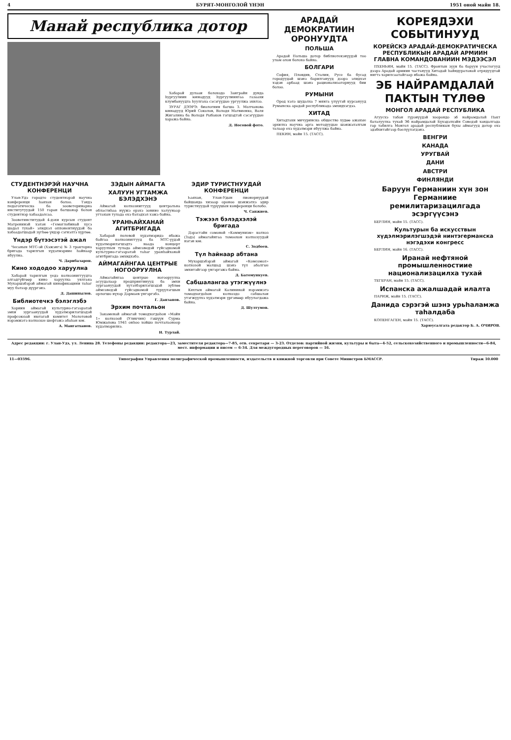4 БУРЯТ-МОНГОЛОЙ ҮНЭН 1951 оной майн 18.
Манай республика дотор
Хабарай дулаан болоходо Заиграйн дунда һургуулиин юннадууд һургуулиингаа газаахи клумбануудта һуулгаха сэсэгүүдые ургуулжа эхилээ.
ЗУРАГ ДЭЭРЭ: биологиин багша З. Молчанова юннадууд Юрий Соколов, Володя Матвиенко, Валя Жигалина ба Володя Рыбаков гэгшэдтэй сэсэгүүдые хаража байна.
Д. Носовой фото.
СТУДЕНТНЭРЭЙ НАУЧНА КОНФЕРЕНЦИ
Улан-Удэ городто студентнэрэй научна конференци һаяхан болоо. Тэндэ педагогическа ба зооветеринарна институтуудай 150 гаран багшанар болон студентнэр хабаадалсаа.
Зооветинститудай 4-дэхи курсын студент Матренинэй хэлэн «Гемоглобинай хүсэ шадал тухай» элидхэл оппонентнүүдэй ба хабаадагшадай зүгһөө үндэр сэгнэлтэ хүртөө.
Үндэр бүтээсэтэй ажал
Чесанын МТС-эй (Хэжэнгэ) № 3 тракторна бригада тарилгын хүдэлмэриие һайнаар ябуулна.
Ч. Дарибазарон.
Кино хододоо харуулна
Хабарай тарилгын үедэ колхозниггуудта алгадгүйгөөр кино харуулха уялгаяа Мухаршэбэрэй аймагай кинофикацини таһаг муу бэлээр дүүргэнэ.
Д. Дашипылов.
Библиотечкэ бэлэглэбэ
Хориин аймагай культурно-гэгээрэлэй эмхи зургаануудай хүдэлмэрилэгшэдэй профсоюзай нютагай комитет Молотовой нэрэмжэтэ колхозые шефтэжэ абаһан юм.
А. Мангатханов.
ЗЭДЫН АЙМАГТА
ХАЛУУН УГТАМЖА БЭЛЭДХЭНЭ
Аймагай колхозниггууд центральна областиһаа нүүжэ ерэхэ зониие халуунаар угтахын тулада ехэ бэлэдхэл хэжэ байна.
УРАНҺАЙХАНАЙ АГИТБРИГАДА
Хабарай полевой хүдэлмэридэ ябажа байгаа колхозниггууд ба МТС-үүдэй хүдэлмэрилэгшэдтэ наада концерт харуулхын тулада аймсоведэй гүйсэдкомой культурно-гэгээрэлэй таһаг уранһайханай агитбригада эмхидхэбэ.
АЙМАГАЙНГАА ЦЕНТРЫЕ НОГООРУУЛНА
Аймагайнгаа центрые ногооруулха асуудалаар предприятинууд ба эмхи зургаануудай хүтэлбэрилэгшэдэй зүблөө аймсоведэй гүйсэдкомой түрүүлэгшын орлогшо нүхэр Дармаев үнгэргэбэ.
Г. Данзанов.
Эрхим почтальон
Закаменай аймагай томодхогдоһон «Майн 1» колхозой (Уликчин) гэшүүн Сурма Юмжапова 1941 онһоо хойшо почтальоноор хүдэлмэрилнэ.
Н. Турлай.
ЭДИР ТУРИСТНУУДАЙ КОНФЕРЕНЦИ
Һаяхан, Улан-Удын пионернүүдэй байшанда хизаар ороноо шэнжэлхэ эдир туристнуудай түрүүшын конференци болобо.
Ч. Санжиев.
Тэжээл бэлэдхэлэй бригада
Дэрэстэйн сомоной «Коммунизм» колхоз (Зэдэ) аймагайнгаа томоохон колхозуудай нэгэн юм.
С. Зодбоев.
Түл һайнаар абтана
Мухаршэбэрэй аймагай «Комсомол» колхозой малшад шэнэ түл абалгые эмхитэйгээр үнгэргэжэ байна.
Д. Батомункуев.
Сабшалангаа утэгжүүлнэ
Кяхтын аймагай Калининай нэрэмжэтэ томодхогдоһон колхоздо сабшалан утэгжүүлхэ хүдэлмэри үргэнөөр ябуулагдажа байна.
Д. Шултумов.
АРАДАЙ ДЕМОКРАТИИН ОРОНУУДТА
ПОЛЬША
Арадай Польша дотор библиотекэнүүдэй тоо улам олон болохо байна.
БОЛГАРИ
София, Пловдив, Сталин, Русе ба бусад городуудай шэнэ барилганууд дээрэ элидхэл хэдэн арбаад шэнэ рационализаторнууд бии болоо.
РУМЫНИ
Ород хэлэ шудалха 7 мянга үлүүтэй курсанууд Румынска арадай республикада эмхидхэгдээ.
ХИТАД
Хитадтахи мичуринска общество худөө ажахые эрхилхэ научна арга методуудые шэнжэлэлгын талаар ехэ хүдэлмэри ябуулжа байна.
ПЕКИН, майн 15. (ТАСС).
КОРЕЯДЭХИ СОБЫТИНУУД
КОРЕЙСКЭ АРАДАЙ-ДЕМОКРАТИЧЕСКА РЕСПУБЛИКЫН АРАДАЙ АРМИИН ГЛАВНА КОМАНДОВАНИИН МЭДЭЭСЭЛ
ПХЕНЬЯН, майн 15. (ТАСС). Фронтын зүүн ба баруун участогууд дээрэ Арадай армиин частьнууд Хитадай һайндуратанай отрядуудтай нигтэ харилсаатайгаар ябажа байна.
ЭБ НАЙРАМДАЛАЙ ПАКТЫН ТҮЛӨӨ
МОНГОЛ АРАДАЙ РЕСПУБЛИКА
Агуусхэ табан гүрэнүүдэй хоорондо эб найрамдалай Пакт баталуулха тухай Эб найрамдалай Бүхэдэлхэйн Соведэй хандалгада гар табилга Монгол арадай республикын бүхы аймагууд дотор ехэ эдэбхитэйгээр бэелүүлэгдэнэ.
ВЕНГРИ
КАНАДА
УРУГВАЙ
ДАНИ
АВСТРИ
ФИНЛЯНДИ
Баруун Германиин хүн зон Германиие ремилитаризацилгада эсэргүүсэнэ
БЕРЛИН, майн 15. (ТАСС).
Культурын ба искусствын хүдэлмэрилэгшэдэй нинтэгерманска нэгэдэхи конгресс
БЕРЛИН, майн 16. (ТАСС).
Иранай нефтяной промышленностиие национализацилха тухай
ТЕГЕРАН, майн 15. (ТАСС).
Испанска ажалшадай илалта
ПАРИЖ, майн 15. (ТАСС).
Данида сэрэгэй шэнэ урьһаламжа таһалдаба
КОПЕНГАГЕН, майн 15. (ТАСС).
Харюусалгата редактор Б. А. ОЧИРОВ.
Адрес редакции: г. Улан-Удэ, ул. Ленина 28. Телефоны редакции: редактора—23, заместителя редактора—7-85, отв. секретаря — 3-23. Отделов: партийной жизни, культуры и быта—4-52, сельскохозяйственного и промышленности—6-84, мест. информации и писем — 6-34. Для междугородных переговоров — 16.
11—03596. Типография Управления полиграфической промышленности, издательств и книжной торговли при Совете Министров БМАССР. Тираж 10.000